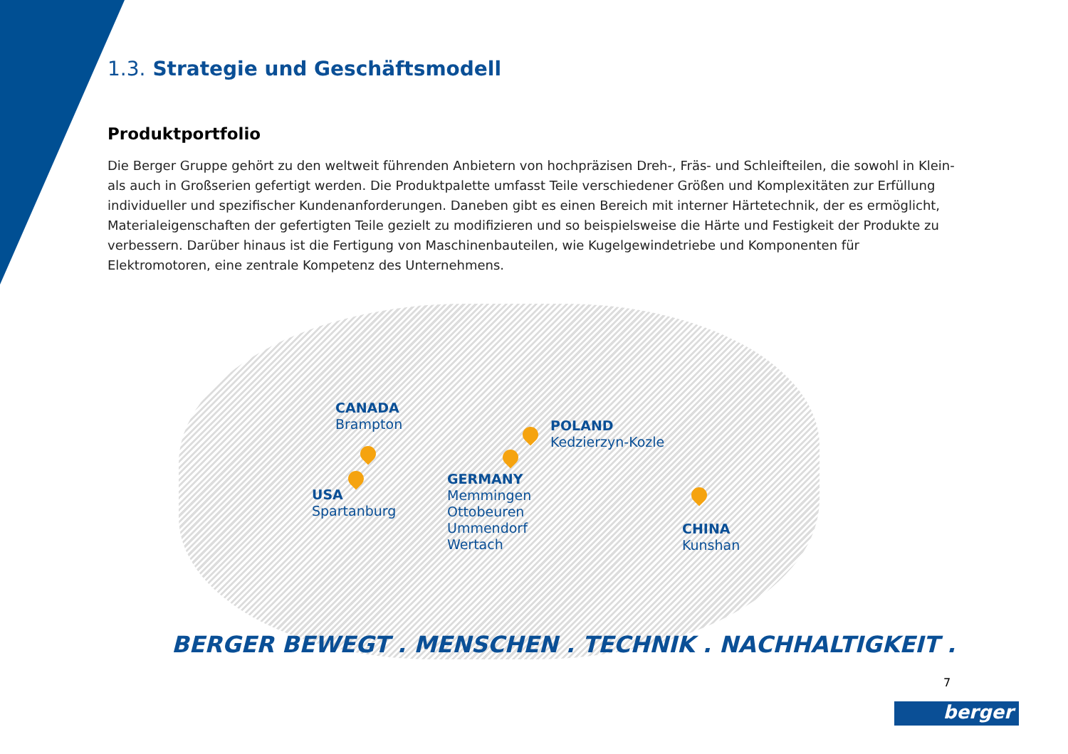1.3. Strategie und Geschäftsmodell
Produktportfolio
Die Berger Gruppe gehört zu den weltweit führenden Anbietern von hochpräzisen Dreh-, Fräs- und Schleifteilen, die sowohl in Klein- als auch in Großserien gefertigt werden. Die Produktpalette umfasst Teile verschiedener Größen und Komplexitäten zur Erfüllung individueller und spezifischer Kundenanforderungen. Daneben gibt es einen Bereich mit interner Härtetechnik, der es ermöglicht, Materialeigenschaften der gefertigten Teile gezielt zu modifizieren und so beispielsweise die Härte und Festigkeit der Produkte zu verbessern. Darüber hinaus ist die Fertigung von Maschinenbauteilen, wie Kugelgewindetriebe und Komponenten für Elektromotoren, eine zentrale Kompetenz des Unternehmens.
CANADA
Brampton
USA
Spartanburg
GERMANY
Memmingen
Ottobeuren
Ummendorf
Wertach
POLAND
Kedzierzyn-Kozle
CHINA
Kunshan
BERGER BEWEGT . MENSCHEN . TECHNIK . NACHHALTIGKEIT .
7
berger